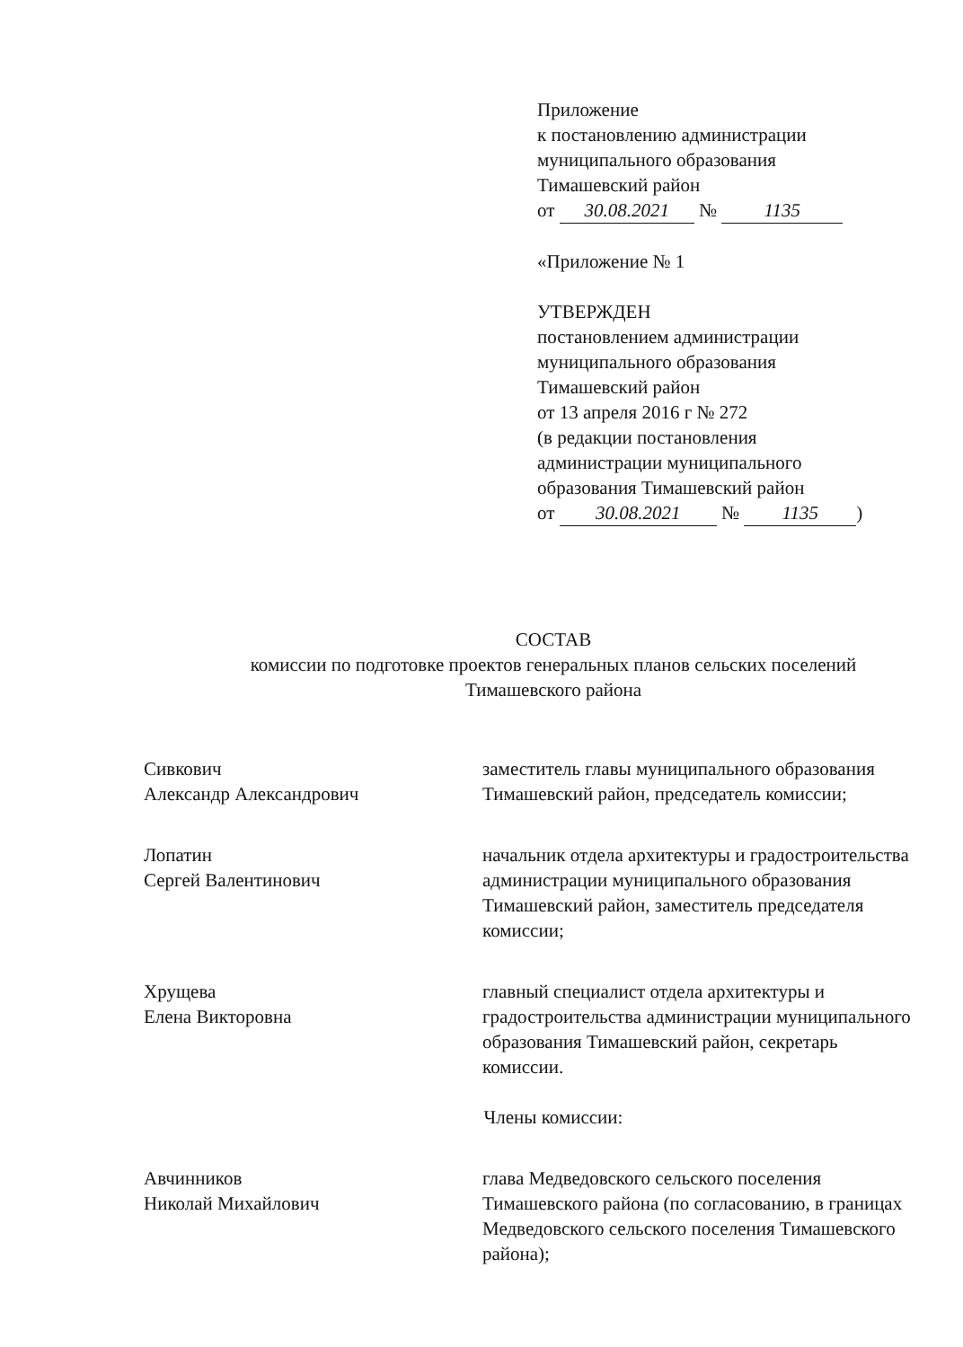Приложение
к постановлению администрации
муниципального образования
Тимашевский район
от 30.08.2021 № 1135
«Приложение № 1
УТВЕРЖДЕН
постановлением администрации
муниципального образования
Тимашевский район
от 13 апреля 2016 г № 272
(в редакции постановления
администрации муниципального
образования Тимашевский район
от 30.08.2021 № 1135)
СОСТАВ
комиссии по подготовке проектов генеральных планов сельских поселений
Тимашевского района
Сивкович
Александр Александрович
заместитель главы муниципального образования Тимашевский район, председатель комиссии;
Лопатин
Сергей Валентинович
начальник отдела архитектуры и градостроительства администрации муниципального образования Тимашевский район, заместитель председателя комиссии;
Хрущева
Елена Викторовна
главный специалист отдела архитектуры и градостроительства администрации муниципального образования Тимашевский район, секретарь комиссии.
Члены комиссии:
Авчинников
Николай Михайлович
глава Медведовского сельского поселения Тимашевского района (по согласованию, в границах Медведовского сельского поселения Тимашевского района);